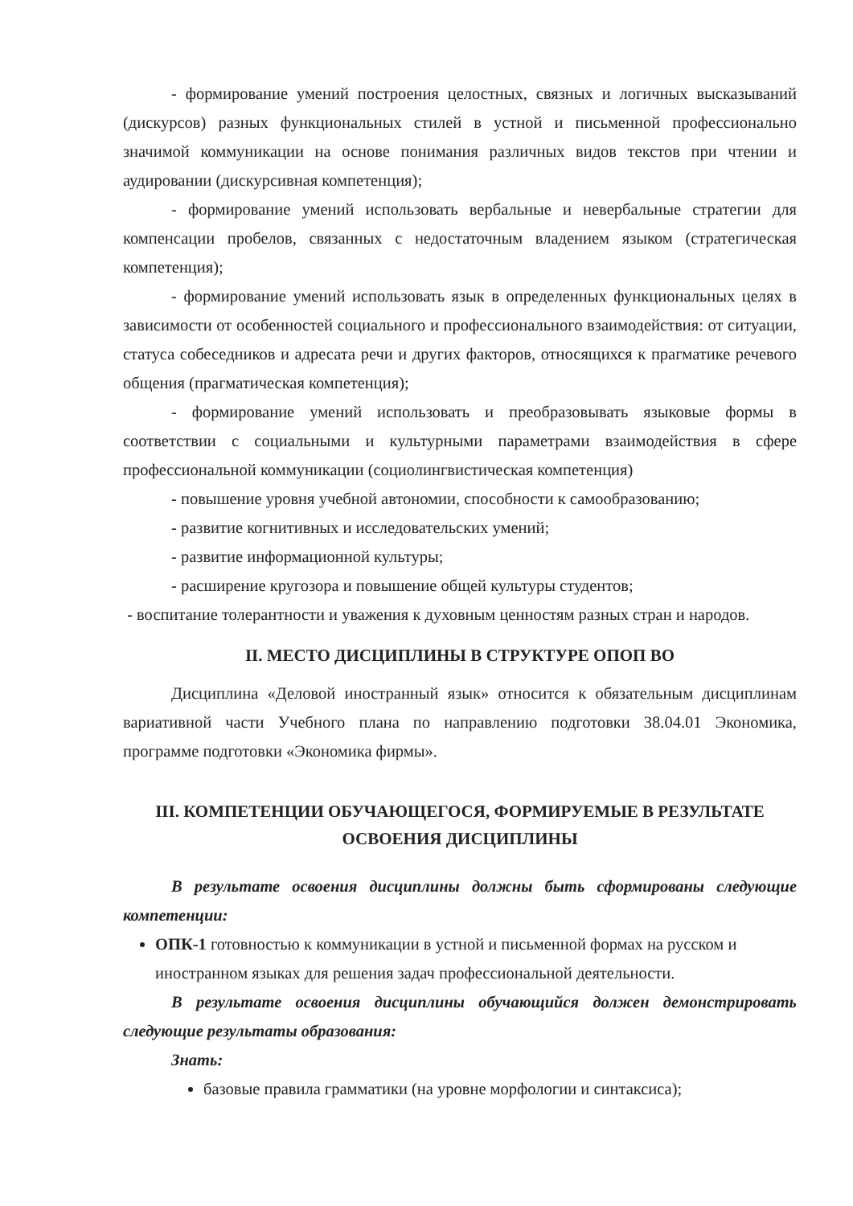- формирование умений построения целостных, связных и логичных высказываний (дискурсов) разных функциональных стилей в устной и письменной профессионально значимой коммуникации на основе понимания различных видов текстов при чтении и аудировании (дискурсивная компетенция);
- формирование умений использовать вербальные и невербальные стратегии для компенсации пробелов, связанных с недостаточным владением языком (стратегическая компетенция);
- формирование умений использовать язык в определенных функциональных целях в зависимости от особенностей социального и профессионального взаимодействия: от ситуации, статуса собеседников и адресата речи и других факторов, относящихся к прагматике речевого общения (прагматическая компетенция);
- формирование умений использовать и преобразовывать языковые формы в соответствии с социальными и культурными параметрами взаимодействия в сфере профессиональной коммуникации (социолингвистическая компетенция)
- повышение уровня учебной автономии, способности к самообразованию;
- развитие когнитивных и исследовательских умений;
- развитие информационной культуры;
- расширение кругозора и повышение общей культуры студентов;
- воспитание толерантности и уважения к духовным ценностям разных стран и народов.
II. МЕСТО ДИСЦИПЛИНЫ В СТРУКТУРЕ ОПОП ВО
Дисциплина «Деловой иностранный язык» относится к обязательным дисциплинам вариативной части Учебного плана по направлению подготовки 38.04.01 Экономика, программе подготовки «Экономика фирмы».
III. КОМПЕТЕНЦИИ ОБУЧАЮЩЕГОСЯ, ФОРМИРУЕМЫЕ В РЕЗУЛЬТАТЕ ОСВОЕНИЯ ДИСЦИПЛИНЫ
В результате освоения дисциплины должны быть сформированы следующие компетенции:
ОПК-1 готовностью к коммуникации в устной и письменной формах на русском и иностранном языках для решения задач профессиональной деятельности.
В результате освоения дисциплины обучающийся должен демонстрировать следующие результаты образования:
Знать:
базовые правила грамматики (на уровне морфологии и синтаксиса);